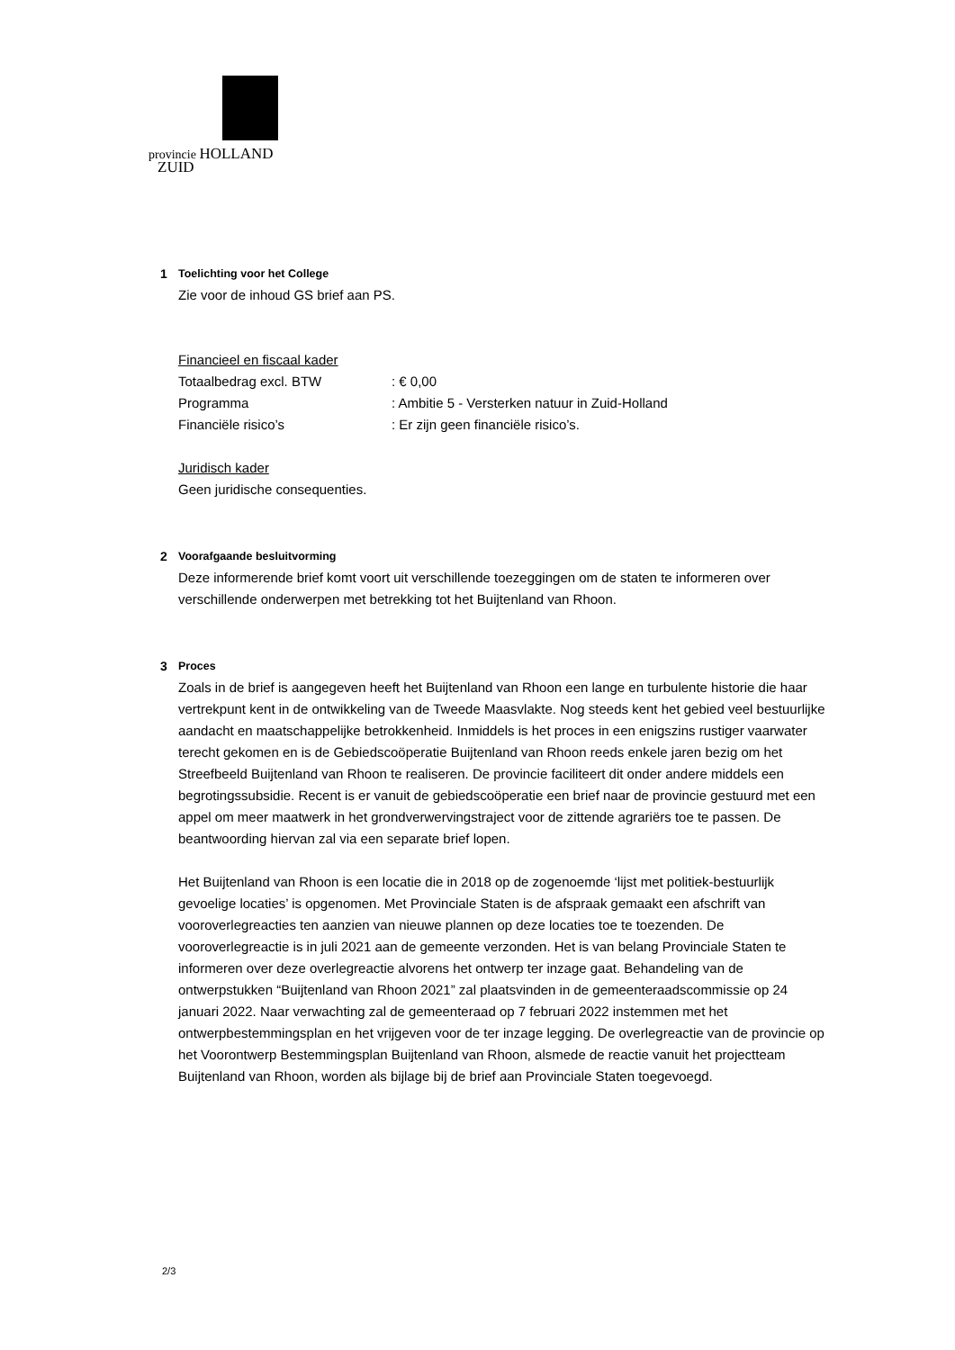provincie HOLLAND
ZUID
1 Toelichting voor het College
Zie voor de inhoud GS brief aan PS.
Financieel en fiscaal kader
Totaalbedrag excl. BTW : € 0,00
Programma : Ambitie 5 - Versterken natuur in Zuid-Holland
Financiële risico’s : Er zijn geen financiële risico’s.
Juridisch kader
Geen juridische consequenties.
2 Voorafgaande besluitvorming
Deze informerende brief komt voort uit verschillende toezeggingen om de staten te informeren over verschillende onderwerpen met betrekking tot het Buijtenland van Rhoon.
3 Proces
Zoals in de brief is aangegeven heeft het Buijtenland van Rhoon een lange en turbulente historie die haar vertrekpunt kent in de ontwikkeling van de Tweede Maasvlakte. Nog steeds kent het gebied veel bestuurlijke aandacht en maatschappelijke betrokkenheid. Inmiddels is het proces in een enigszins rustiger vaarwater terecht gekomen en is de Gebiedscoöperatie Buijtenland van Rhoon reeds enkele jaren bezig om het Streefbeeld Buijtenland van Rhoon te realiseren. De provincie faciliteert dit onder andere middels een begrotingssubsidie. Recent is er vanuit de gebiedscoöperatie een brief naar de provincie gestuurd met een appel om meer maatwerk in het grondverwervingstraject voor de zittende agrariërs toe te passen. De beantwoording hiervan zal via een separate brief lopen.
Het Buijtenland van Rhoon is een locatie die in 2018 op de zogenoemde ‘lijst met politiek-bestuurlijk gevoelige locaties’ is opgenomen. Met Provinciale Staten is de afspraak gemaakt een afschrift van vooroverlegreacties ten aanzien van nieuwe plannen op deze locaties toe te toezenden. De vooroverlegreactie is in juli 2021 aan de gemeente verzonden. Het is van belang Provinciale Staten te informeren over deze overlegreactie alvorens het ontwerp ter inzage gaat. Behandeling van de ontwerpstukken “Buijtenland van Rhoon 2021” zal plaatsvinden in de gemeenteraadscommissie op 24 januari 2022. Naar verwachting zal de gemeenteraad op 7 februari 2022 instemmen met het ontwerpbestemmingsplan en het vrijgeven voor de ter inzage legging. De overlegreactie van de provincie op het Voorontwerp Bestemmingsplan Buijtenland van Rhoon, alsmede de reactie vanuit het projectteam Buijtenland van Rhoon, worden als bijlage bij de brief aan Provinciale Staten toegevoegd.
2/3